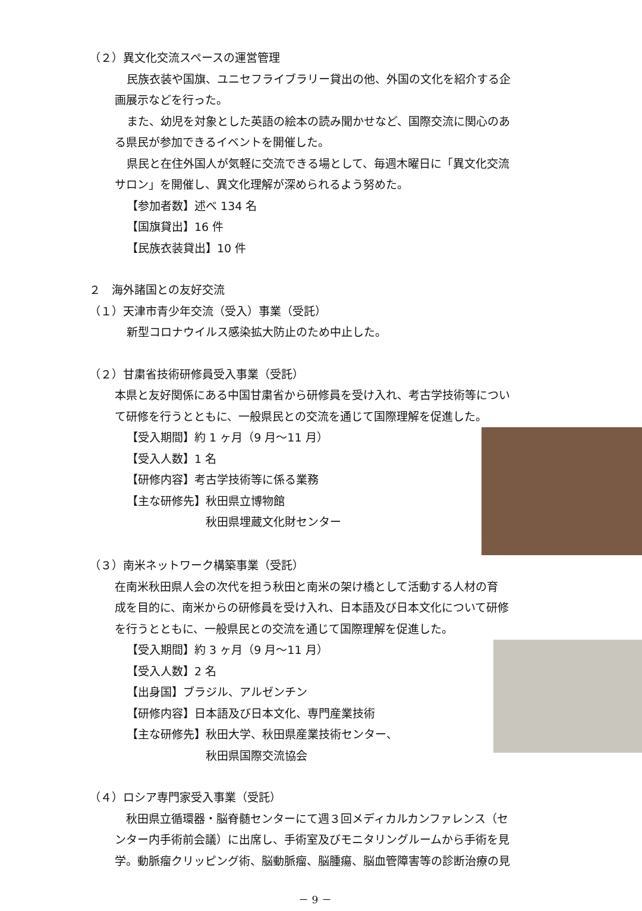（２）異文化交流スペースの運営管理
民族衣装や国旗、ユニセフライブラリー貸出の他、外国の文化を紹介する企
画展示などを行った。
また、幼児を対象とした英語の絵本の読み聞かせなど、国際交流に関心のあ
る県民が参加できるイベントを開催した。
県民と在住外国人が気軽に交流できる場として、毎週木曜日に「異文化交流
サロン」を開催し、異文化理解が深められるよう努めた。
【参加者数】述べ 134 名
【国旗貸出】16 件
【民族衣装貸出】10 件
２　海外諸国との友好交流
（１）天津市青少年交流（受入）事業（受託）
新型コロナウイルス感染拡大防止のため中止した。
（２）甘粛省技術研修員受入事業（受託）
本県と友好関係にある中国甘粛省から研修員を受け入れ、考古学技術等につい
て研修を行うとともに、一般県民との交流を通じて国際理解を促進した。
【受入期間】約 1 ヶ月（9 月～11 月）
【受入人数】1 名
【研修内容】考古学技術等に係る業務
【主な研修先】秋田県立博物館
　　　　　　　秋田県埋蔵文化財センター
（３）南米ネットワーク構築事業（受託）
在南米秋田県人会の次代を担う秋田と南米の架け橋として活動する人材の育
成を目的に、南米からの研修員を受け入れ、日本語及び日本文化について研修
を行うとともに、一般県民との交流を通じて国際理解を促進した。
【受入期間】約 3 ヶ月（9 月～11 月）
【受入人数】2 名
【出身国】ブラジル、アルゼンチン
【研修内容】日本語及び日本文化、専門産業技術
【主な研修先】秋田大学、秋田県産業技術センター、
　　　　　　　秋田県国際交流協会
（４）ロシア専門家受入事業（受託）
　秋田県立循環器・脳脊髄センターにて週３回メディカルカンファレンス（セ
ンター内手術前会議）に出席し、手術室及びモニタリングルームから手術を見
学。動脈瘤クリッピング術、脳動脈瘤、脳腫瘍、脳血管障害等の診断治療の見
－ 9 －